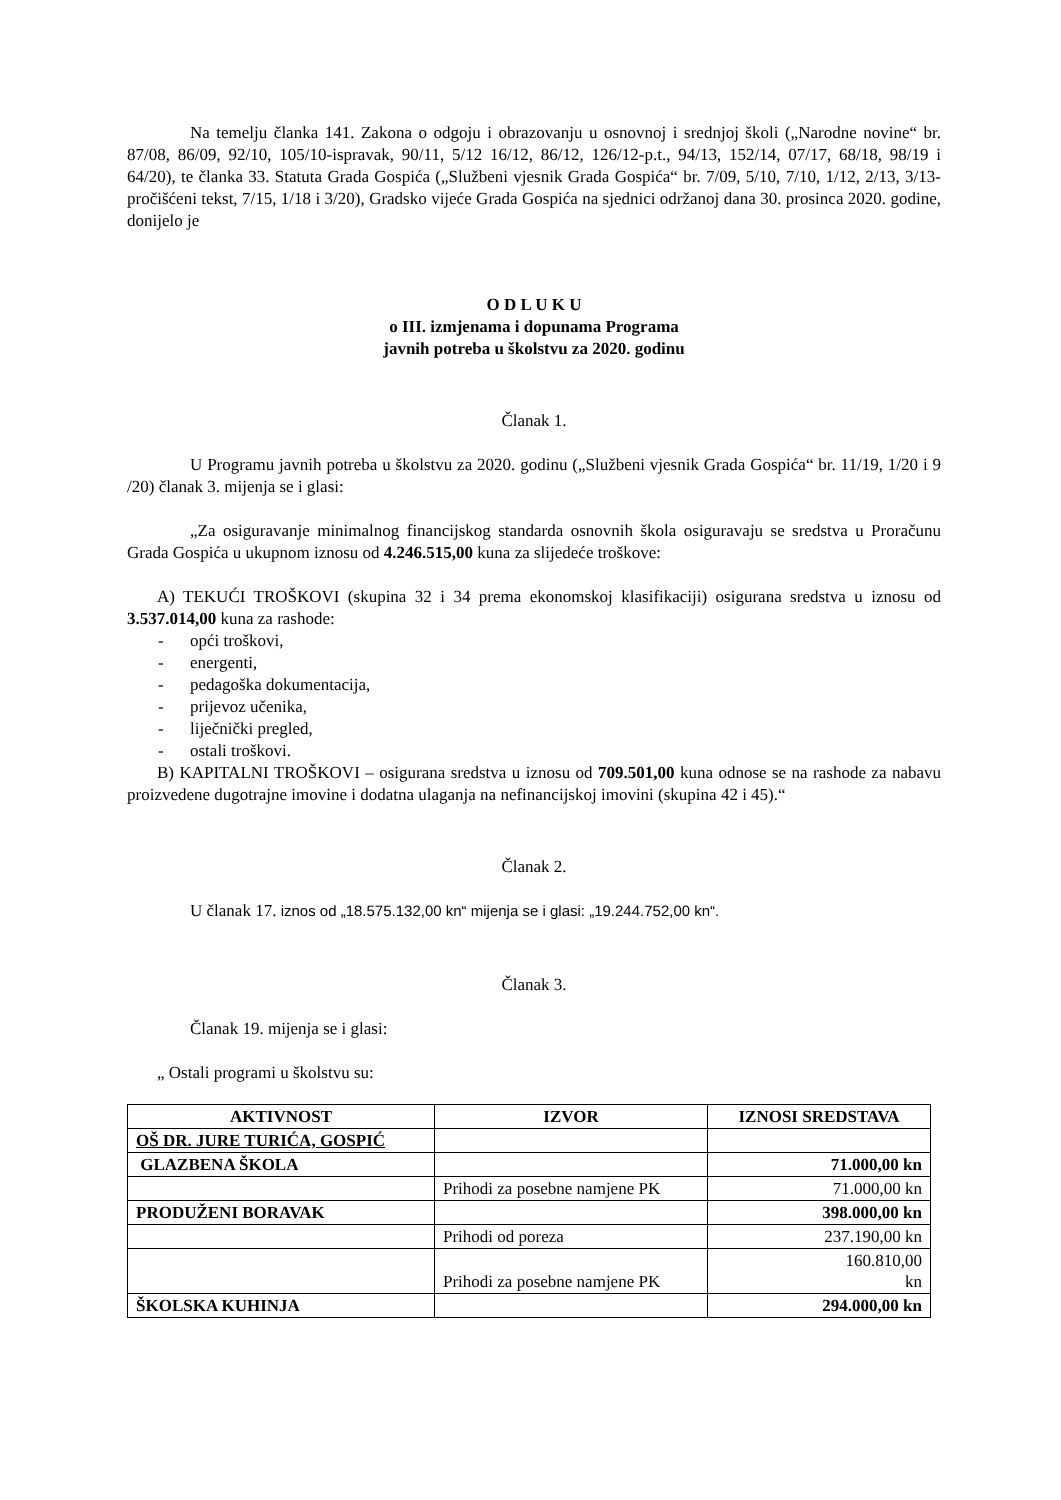Na temelju članka 141. Zakona o odgoju i obrazovanju u osnovnoj i srednjoj školi („Narodne novine“ br. 87/08, 86/09, 92/10, 105/10-ispravak, 90/11, 5/12 16/12, 86/12, 126/12-p.t., 94/13, 152/14, 07/17, 68/18, 98/19 i 64/20), te članka 33. Statuta Grada Gospića („Službeni vjesnik Grada Gospića“ br. 7/09, 5/10, 7/10, 1/12, 2/13, 3/13-pročišćeni tekst, 7/15, 1/18 i 3/20), Gradsko vijeće Grada Gospića na sjednici održanoj dana 30. prosinca 2020. godine, donijelo je
O D L U K U
o III. izmjenama i dopunama Programa
javnih potreba u školstvu za 2020. godinu
Članak 1.
U Programu javnih potreba u školstvu za 2020. godinu („Službeni vjesnik Grada Gospića“ br. 11/19, 1/20 i 9 /20) članak 3. mijenja se i glasi:
„Za osiguravanje minimalnog financijskog standarda osnovnih škola osiguravaju se sredstva u Proračunu Grada Gospića u ukupnom iznosu od 4.246.515,00 kuna za slijedeće troškove:
A) TEKUĆI TROŠKOVI (skupina 32 i 34 prema ekonomskoj klasifikaciji) osigurana sredstva u iznosu od 3.537.014,00 kuna za rashode:
- opći troškovi,
- energenti,
- pedagoška dokumentacija,
- prijevoz učenika,
- liječnički pregled,
- ostali troškovi.
B) KAPITALNI TROŠKOVI – osigurana sredstva u iznosu od 709.501,00 kuna odnose se na rashode za nabavu proizvedene dugotrajne imovine i dodatna ulaganja na nefinancijskoj imovini (skupina 42 i 45).“
Članak 2.
U članak 17. iznos od „18.575.132,00 kn“ mijenja se i glasi: „19.244.752,00 kn“.
Članak 3.
Članak 19. mijenja se i glasi:
„ Ostali programi u školstvu su:
| AKTIVNOST | IZVOR | IZNOSI SREDSTAVA |
| --- | --- | --- |
| OŠ DR. JURE TURIĆA, GOSPIĆ | | |
| GLAZBENA ŠKOLA | | 71.000,00 kn |
| | Prihodi za posebne namjene PK | 71.000,00 kn |
| PRODUŽENI BORAVAK | | 398.000,00 kn |
| | Prihodi od poreza | 237.190,00 kn |
| | Prihodi za posebne namjene PK | 160.810,00 kn |
| ŠKOLSKA KUHINJA | | 294.000,00 kn |